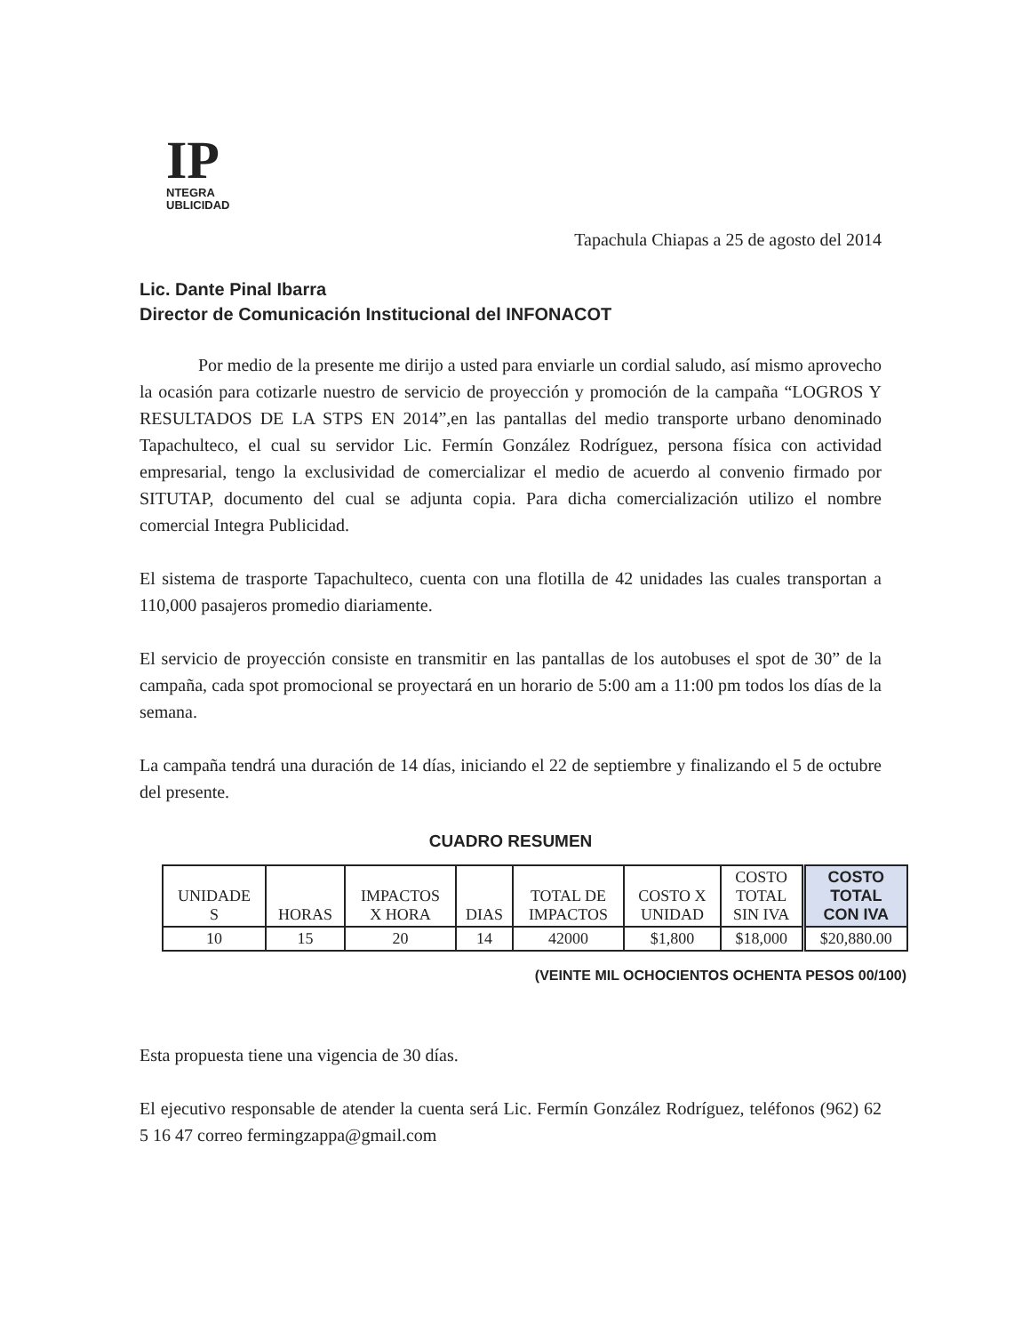IP
NTEGRA
UBLICIDAD
Tapachula Chiapas a 25 de agosto del 2014
Lic. Dante Pinal Ibarra
Director de Comunicación Institucional del INFONACOT
Por medio de la presente me dirijo a usted para enviarle un cordial saludo, así mismo aprovecho la ocasión para cotizarle nuestro de servicio de proyección y promoción de la campaña “LOGROS Y RESULTADOS DE LA STPS EN 2014”,en las pantallas del medio transporte urbano denominado Tapachulteco, el cual su servidor Lic. Fermín González Rodríguez, persona física con actividad empresarial, tengo la exclusividad de comercializar el medio de acuerdo al convenio firmado por SITUTAP, documento del cual se adjunta copia. Para dicha comercialización utilizo el nombre comercial Integra Publicidad.
El sistema de trasporte Tapachulteco, cuenta con una flotilla de 42 unidades las cuales transportan a 110,000 pasajeros promedio diariamente.
El servicio de proyección consiste en transmitir en las pantallas de los autobuses el spot de 30” de la campaña, cada spot promocional se proyectará en un horario de 5:00 am a 11:00 pm todos los días de la semana.
La campaña tendrá una duración de 14 días, iniciando el 22 de septiembre y finalizando el 5 de octubre del presente.
CUADRO RESUMEN
| UNIDADE S | HORAS | IMPACTOS X HORA | DIAS | TOTAL DE IMPACTOS | COSTO X UNIDAD | COSTO TOTAL SIN IVA | COSTO TOTAL CON IVA |
| --- | --- | --- | --- | --- | --- | --- | --- |
| 10 | 15 | 20 | 14 | 42000 | $1,800 | $18,000 | $20,880.00 |
(VEINTE MIL OCHOCIENTOS OCHENTA PESOS 00/100)
Esta propuesta tiene una vigencia de 30 días.
El ejecutivo responsable de atender la cuenta será Lic. Fermín González Rodríguez, teléfonos (962) 62 5 16 47 correo fermingzappa@gmail.com